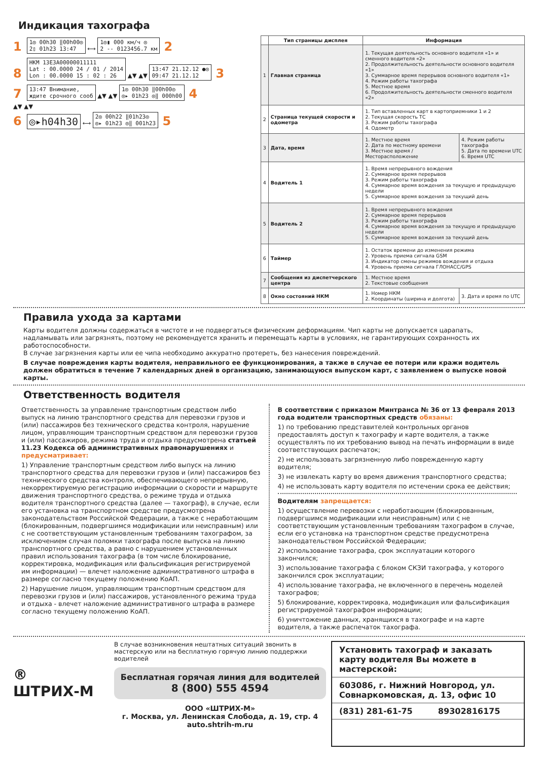Индикация тахографа
1 1◎ 00h30 ‖00h00◎
2▯ 01h23 13:47 ⟷ 1◎▮ 000 км/ч ◎
2 -- 0123456.7 км 2
8 НКМ 13E3A00000011111
Lat : 00.0000 24 / 01 / 2014
Lon : 00.0000 15 : 02 : 26 ▲▼ ▲▼ 13:47 21.12.12 ●◎
09:47 21.12.12 3
7 13:47 Внимание,
ждите срочного сооб ▲▼ ▲▼ 1◎ 00h30 ‖00h00◎
◎▸ 01h23 ◎‖ 000h00 4
▲▼ ▲▼
6 ◎▸h04h30 ⟷ 2◎ 00h22 ‖01h23◎
◎▸ 01h23 ◎‖ 001h23 5
| | Тип страницы дисплея | Информация | |
| --- | --- | --- | --- |
| 1 | Главная страница | 1. Текущая деятельность основного водителя «1» и сменного водителя «2» 2. Продолжительность деятельности основного водителя «1» 3. Суммарное время перерывов основного водителя «1» 4. Режим работы тахографа 5. Местное время 6. Продолжительность деятельности сменного водителя «2» | |
| 2 | Страница текущей скорости и одометра | 1. Тип вставленных карт в картоприемники 1 и 2 2. Текущая скорость ТС 3. Режим работы тахографа 4. Одометр | |
| 3 | Дата, время | 1. Местное время 2. Дата по местному времени 3. Местное время / Месторасположение | 4. Режим работы тахографа 5. Дата по времени UTC 6. Время UTC |
| 4 | Водитель 1 | 1. Время непрерывного вождения 2. Суммарное время перерывов 3. Режим работы тахографа 4. Суммарное время вождения за текущую и предыдущую недели 5. Суммарное время вождения за текущий день | |
| 5 | Водитель 2 | 1. Время непрерывного вождения 2. Суммарное время перерывов 3. Режим работы тахографа 4. Суммарное время вождения за текущую и предыдущую недели 5. Суммарное время вождения за текущий день | |
| 6 | Таймер | 1. Остаток времени до изменения режима 2. Уровень приема сигнала GSM 3. Индикатор смены режимов вождения и отдыха 4. Уровень приема сигнала ГЛОНАСС/GPS | |
| 7 | Сообщения из диспетчерского центра | 1. Местное время 2. Текстовые сообщения | |
| 8 | Окно состояний НКМ | 1. Номер НКМ 2. Координаты (ширина и долгота) | 3. Дата и время по UTC |
Правила ухода за картами
Карты водителя должны содержаться в чистоте и не подвергаться физическим деформациям. Чип карты не допускается царапать, надламывать или загрязнять, поэтому не рекомендуется хранить и перемещать карты в условиях, не гарантирующих сохранность их работоспособности.
В случае загрязнения карты или ее чипа необходимо аккуратно протереть, без нанесения повреждений.
В случае повреждения карты водителя, неправильного ее функционирования, а также в случае ее потери или кражи водитель должен обратиться в течение 7 календарных дней в организацию, занимающуюся выпуском карт, с заявлением о выпуске новой карты.
Ответственность водителя
Ответственность за управление транспортным средством либо выпуск на линию транспортного средства для перевозки грузов и (или) пассажиров без технического средства контроля, нарушение лицом, управляющим транспортным средством для перевозки грузов и (или) пассажиров, режима труда и отдыха предусмотрена статьей 11.23 Кодекса об административных правонарушениях и предусматривает:
1) Управление транспортным средством либо выпуск на линию транспортного средства для перевозки грузов и (или) пассажиров без технического средства контроля, обеспечивающего непрерывную, некорректируемую регистрацию информации о скорости и маршруте движения транспортного средства, о режиме труда и отдыха водителя транспортного средства (далее — тахограф), в случае, если его установка на транспортном средстве предусмотрена законодательством Российской Федерации, а также с неработающим (блокированным, подвергшимся модификации или неисправным) или с не соответствующим установленным требованиям тахографом, за исключением случая поломки тахографа после выпуска на линию транспортного средства, а равно с нарушением установленных правил использования тахографа (в том числе блокирование, корректировка, модификация или фальсификация регистрируемой им информации) — влечет наложение административного штрафа в размере согласно текущему положению КоАП.
2) Нарушение лицом, управляющим транспортным средством для перевозки грузов и (или) пассажиров, установленного режима труда и отдыха - влечет наложение административного штрафа в размере согласно текущему положению КоАП.
В соответствии с приказом Минтранса № 36 от 13 февраля 2013 года водители транспортных средств обязаны:
1) по требованию представителей контрольных органов предоставлять доступ к тахографу и карте водителя, а также осуществлять по их требованию вывод на печать информации в виде соответствующих распечаток;
2) не использовать загрязненную либо поврежденную карту водителя;
3) не извлекать карту во время движения транспортного средства;
4) не использовать карту водителя по истечении срока ее действия;
Водителям запрещается:
1) осуществление перевозки с неработающим (блокированным, подвергшимся модификации или неисправным) или с не соответствующим установленным требованиям тахографом в случае, если его установка на транспортном средстве предусмотрена законодательством Российской Федерации;
2) использование тахографа, срок эксплуатации которого закончился;
3) использование тахографа с блоком СКЗИ тахографа, у которого закончился срок эксплуатации;
4) использование тахографа, не включенного в перечень моделей тахографов;
5) блокирование, корректировка, модификация или фальсификация регистрируемой тахографом информации;
6) уничтожение данных, хранящихся в тахографе и на карте водителя, а также распечаток тахографа.
®
ШТРИХ-М
В случае возникновения нештатных ситуаций звонить в мастерскую или на бесплатную горячую линию поддержки водителей
Бесплатная горячая линия для водителей
8 (800) 555 4594
ООО «ШТРИХ-М»
г. Москва, ул. Ленинская Слобода, д. 19, стр. 4
auto.shtrih-m.ru
Установить тахограф и заказать карту водителя Вы можете в мастерской:
603086, г. Нижний Новгород, ул. Совнаркомовская, д. 13, офис 10
(831) 281-61-75 89302816175